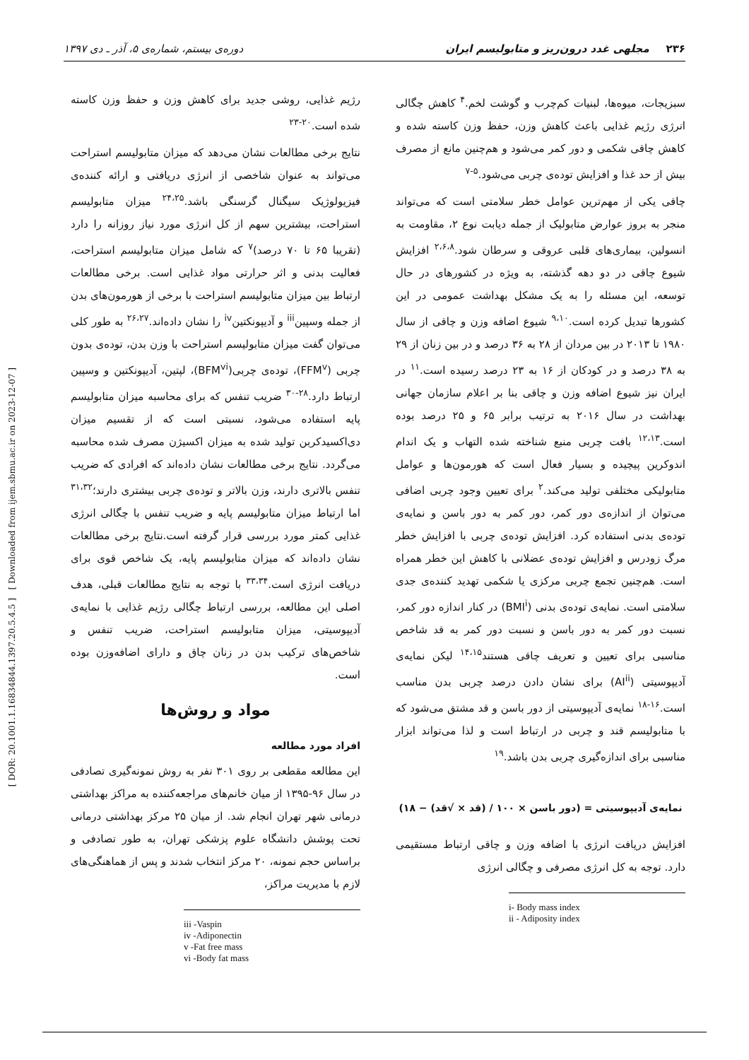۲۳۶ مجلهی غدد درون‌ریز و متابولیسم ایران دوره‌ی بیستم، شماره‌ی ۵، آذر ـ دی ۱۳۹۷
[ DOR: 20.1001.1.16834844.1397.20.5.4.5 ] [ Downloaded from ijem.sbmu.ac.ir on 2023-12-07 ]
سبزیجات، میوه‌ها، لبنیات کم‌چرب و گوشت لخم.<sup>۴</sup> کاهش چگالی انرژی رژیم غذایی باعث کاهش وزن، حفظ وزن کاسته شده و کاهش چاقی شکمی و دور کمر می‌شود و هم‌چنین مانع از مصرف بیش از حد غذا و افزایش توده‌ی چربی می‌شود.<sup>۵-۷</sup>
چاقی یکی از مهم‌ترین عوامل خطر سلامتی است که می‌تواند منجر به بروز عوارض متابولیک از جمله دیابت نوع ۲، مقاومت به انسولین، بیماری‌های قلبی عروقی و سرطان شود.<sup>۲،۶،۸</sup> افزایش شیوع چاقی در دو دهه گذشته، به ویژه در کشورهای در حال توسعه، این مسئله را به یک مشکل بهداشت عمومی در این کشورها تبدیل کرده است.<sup>۹،۱۰</sup> شیوع اضافه وزن و چاقی از سال ۱۹۸۰ تا ۲۰۱۳ در بین مردان از ۲۸ به ۳۶ درصد و در بین زنان از ۲۹ به ۳۸ درصد و در کودکان از ۱۶ به ۲۳ درصد رسیده است.<sup>۱۱</sup> در ایران نیز شیوع اضافه وزن و چاقی بنا بر اعلام سازمان جهانی بهداشت در سال ۲۰۱۶ به ترتیب برابر ۶۵ و ۲۵ درصد بوده است.<sup>۱۲،۱۳</sup> بافت چربی منبع شناخته شده التهاب و یک اندام اندوکرین پیچیده و بسیار فعال است که هورمون‌ها و عوامل متابولیکی مختلفی تولید می‌کند.<sup>۲</sup> برای تعیین وجود چربی اضافی می‌توان از اندازه‌ی دور کمر، دور کمر به دور باسن و نمایه‌ی توده‌ی بدنی استفاده کرد. افزایش توده‌ی چربی با افزایش خطر مرگ زودرس و افزایش توده‌ی عضلانی با کاهش این خطر همراه است. هم‌چنین تجمع چربی مرکزی یا شکمی تهدید کننده‌ی جدی سلامتی است. نمایه‌ی توده‌ی بدنی (BMI<sup>i</sup>) در کنار اندازه دور کمر، نسبت دور کمر به دور باسن و نسبت دور کمر به قد شاخص مناسبی برای تعیین و تعریف چاقی هستند<sup>۱۴،۱۵</sup> لیکن نمایه‌ی آدیپوسیتی (AI<sup>ii</sup>) برای نشان دادن درصد چربی بدن مناسب است.<sup>۱۶-۱۸</sup> نمایه‌ی آدیپوسیتی از دور باسن و قد مشتق می‌شود که با متابولیسم قند و چربی در ارتباط است و لذا می‌تواند ابزار مناسبی برای اندازه‌گیری چربی بدن باشد.<sup>۱۹</sup>
نمایه‌ی آدیپوسیتی = (دور باسن × ۱۰۰ / (قد × √قد) − ۱۸)
افزایش دریافت انرژی با اضافه وزن و چاقی ارتباط مستقیمی دارد. توجه به کل انرژی مصرفی و چگالی انرژی
i- Body mass index
ii - Adiposity index
رژیم غذایی، روشی جدید برای کاهش وزن و حفظ وزن کاسته شده است.<sup>۲۰-۲۳</sup>
نتایج برخی مطالعات نشان می‌دهد که میزان متابولیسم استراحت می‌تواند به عنوان شاخصی از انرژی دریافتی و ارائه کننده‌ی فیزیولوژیک سیگنال گرسنگی باشد.<sup>۲۴،۲۵</sup> میزان متابولیسم استراحت، بیشترین سهم از کل انرژی مورد نیاز روزانه را دارد (تقریبا ۶۵ تا ۷۰ درصد)<sup>۷</sup> که شامل میزان متابولیسم استراحت، فعالیت بدنی و اثر حرارتی مواد غذایی است. برخی مطالعات ارتباط بین میزان متابولیسم استراحت با برخی از هورمون‌های بدن از جمله وسپین<sup>iii</sup> و آدیپونکتین<sup>iv</sup> را نشان داده‌اند.<sup>۲۶،۲۷</sup> به طور کلی می‌توان گفت میزان متابولیسم استراحت با وزن بدن، توده‌ی بدون چربی (FFM<sup>v</sup>)، توده‌ی چربی(BFM<sup>vi</sup>)، لپتین، آدیپونکتین و وسپین ارتباط دارد.<sup>۲۸-۳۰</sup> ضریب تنفس که برای محاسبه میزان متابولیسم پایه استفاده می‌شود، نسبتی است که از تقسیم میزان دی‌اکسیدکربن تولید شده به میزان اکسیژن مصرف شده محاسبه می‌گردد. نتایج برخی مطالعات نشان داده‌اند که افرادی که ضریب تنفس بالاتری دارند، وزن بالاتر و توده‌ی چربی بیشتری دارند؛<sup>۳۱،۳۲</sup> اما ارتباط میزان متابولیسم پایه و ضریب تنفس با چگالی انرژی غذایی کمتر مورد بررسی قرار گرفته است.نتایج برخی مطالعات نشان داده‌اند که میزان متابولیسم پایه، یک شاخص قوی برای دریافت انرژی است.<sup>۳۳،۳۴</sup> با توجه به نتایج مطالعات قبلی، هدف اصلی این مطالعه، بررسی ارتباط چگالی رژیم غذایی با نمایه‌ی آدیپوسیتی، میزان متابولیسم استراحت، ضریب تنفس و شاخص‌های ترکیب بدن در زنان چاق و دارای اضافه‌وزن بوده است.
مواد و روش‌ها
افراد مورد مطالعه
این مطالعه مقطعی بر روی ۳۰۱ نفر به روش نمونه‌گیری تصادفی در سال ۹۶-۱۳۹۵ از میان خانم‌های مراجعه‌کننده به مراکز بهداشتی درمانی شهر تهران انجام شد. از میان ۲۵ مرکز بهداشتی درمانی تحت پوشش دانشگاه علوم پزشکی تهران، به طور تصادفی و براساس حجم نمونه، ۲۰ مرکز انتخاب شدند و پس از هماهنگی‌های لازم با مدیریت مراکز،
iii -Vaspin
iv -Adiponectin
v -Fat free mass
vi -Body fat mass